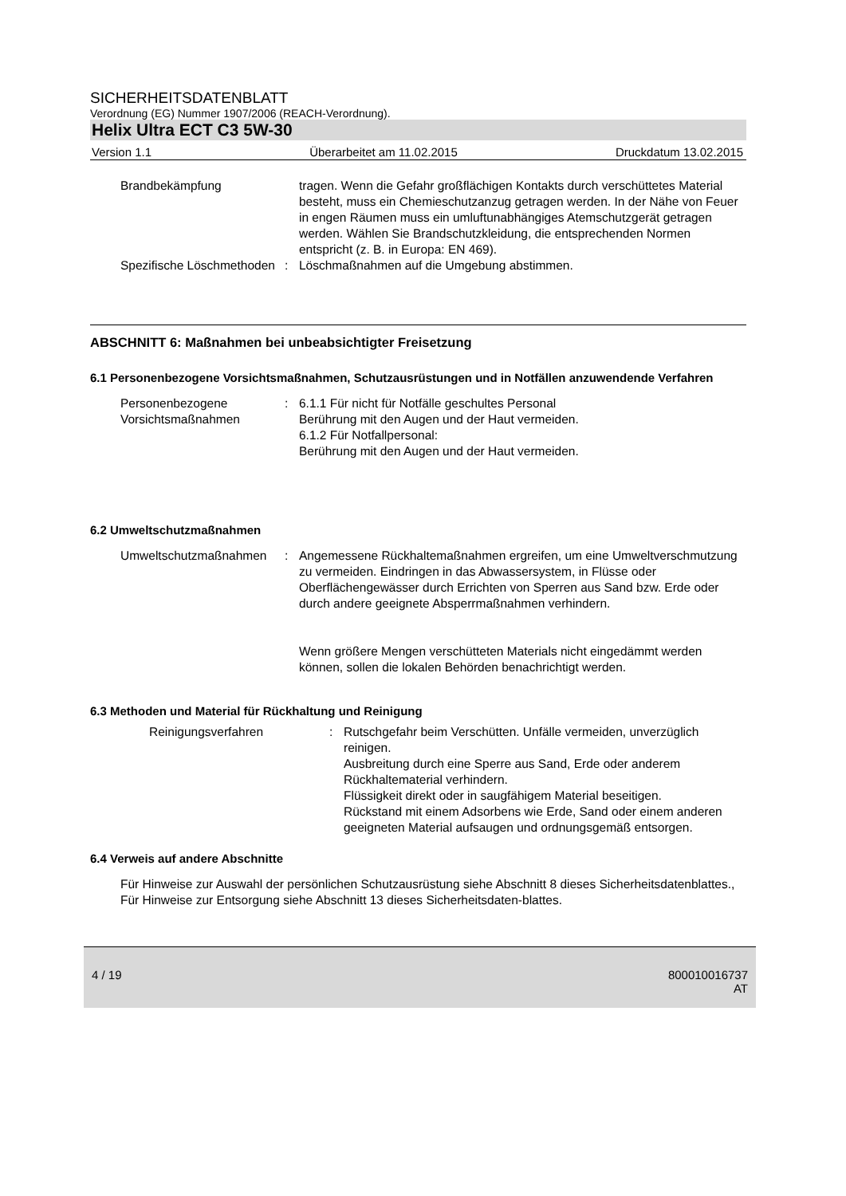SICHERHEITSDATENBLATT
Verordnung (EG) Nummer 1907/2006 (REACH-Verordnung).
Helix Ultra ECT C3 5W-30
Version 1.1 Überarbeitet am 11.02.2015 Druckdatum 13.02.2015
Brandbekämpfung tragen. Wenn die Gefahr großflächigen Kontakts durch verschüttetes Material besteht, muss ein Chemieschutzanzug getragen werden. In der Nähe von Feuer in engen Räumen muss ein umluftunabhängiges Atemschutzgerät getragen werden. Wählen Sie Brandschutzkleidung, die entsprechenden Normen entspricht (z. B. in Europa: EN 469).
Spezifische Löschmethoden : Löschmaßnahmen auf die Umgebung abstimmen.
ABSCHNITT 6: Maßnahmen bei unbeabsichtigter Freisetzung
6.1 Personenbezogene Vorsichtsmaßnahmen, Schutzausrüstungen und in Notfällen anzuwendende Verfahren
Personenbezogene Vorsichtsmaßnahmen
: 6.1.1 Für nicht für Notfälle geschultes Personal
Berührung mit den Augen und der Haut vermeiden.
6.1.2 Für Notfallpersonal:
Berührung mit den Augen und der Haut vermeiden.
6.2 Umweltschutzmaßnahmen
Umweltschutzmaßnahmen : Angemessene Rückhaltemaßnahmen ergreifen, um eine Umweltverschmutzung zu vermeiden. Eindringen in das Abwassersystem, in Flüsse oder Oberflächengewässer durch Errichten von Sperren aus Sand bzw. Erde oder durch andere geeignete Absperrmaßnahmen verhindern.
Wenn größere Mengen verschütteten Materials nicht eingedämmt werden können, sollen die lokalen Behörden benachrichtigt werden.
6.3 Methoden und Material für Rückhaltung und Reinigung
Reinigungsverfahren : Rutschgefahr beim Verschütten. Unfälle vermeiden, unverzüglich reinigen.
Ausbreitung durch eine Sperre aus Sand, Erde oder anderem Rückhaltematerial verhindern.
Flüssigkeit direkt oder in saugfähigem Material beseitigen.
Rückstand mit einem Adsorbens wie Erde, Sand oder einem anderen geeigneten Material aufsaugen und ordnungsgemäß entsorgen.
6.4 Verweis auf andere Abschnitte
Für Hinweise zur Auswahl der persönlichen Schutzausrüstung siehe Abschnitt 8 dieses Sicherheitsdatenblattes., Für Hinweise zur Entsorgung siehe Abschnitt 13 dieses Sicherheitsdaten-blattes.
4 / 19 800010016737
AT